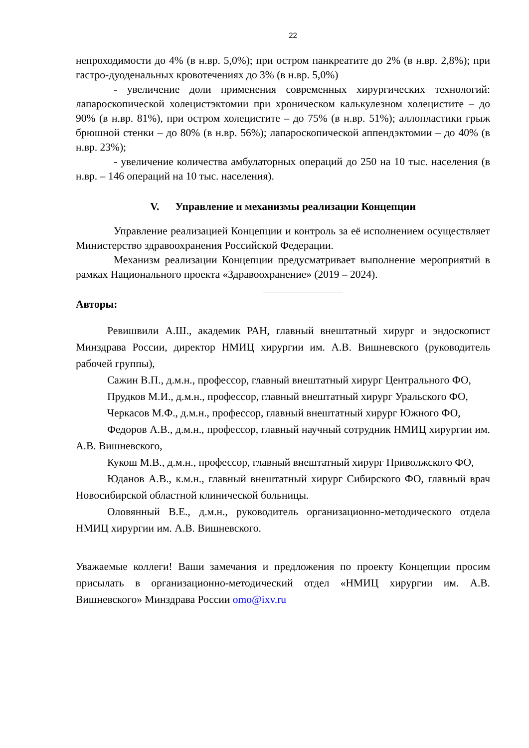22
непроходимости до 4% (в н.вр. 5,0%); при остром панкреатите до 2% (в н.вр. 2,8%); при гастро-дуоденальных кровотечениях до 3% (в н.вр. 5,0%)
- увеличение доли применения современных хирургических технологий: лапароскопической холецистэктомии при хроническом калькулезном холецистите – до 90% (в н.вр. 81%), при остром холецистите – до 75% (в н.вр. 51%); аллопластики грыж брюшной стенки – до 80% (в н.вр. 56%); лапароскопической аппендэктомии – до 40% (в н.вр. 23%);
- увеличение количества амбулаторных операций до 250 на 10 тыс. населения (в н.вр. – 146 операций на 10 тыс. населения).
V. Управление и механизмы реализации Концепции
Управление реализацией Концепции и контроль за её исполнением осуществляет Министерство здравоохранения Российской Федерации.
Механизм реализации Концепции предусматривает выполнение мероприятий в рамках Национального проекта «Здравоохранение» (2019 – 2024).
Авторы:
Ревишвили А.Ш., академик РАН, главный внештатный хирург и эндоскопист Минздрава России, директор НМИЦ хирургии им. А.В. Вишневского (руководитель рабочей группы),
Сажин В.П., д.м.н., профессор, главный внештатный хирург Центрального ФО,
Прудков М.И., д.м.н., профессор, главный внештатный хирург Уральского ФО,
Черкасов М.Ф., д.м.н., профессор, главный внештатный хирург Южного ФО,
Федоров А.В., д.м.н., профессор, главный научный сотрудник НМИЦ хирургии им. А.В. Вишневского,
Кукош М.В., д.м.н., профессор, главный внештатный хирург Приволжского ФО,
Юданов А.В., к.м.н., главный внештатный хирург Сибирского ФО, главный врач Новосибирской областной клинической больницы.
Оловянный В.Е., д.м.н., руководитель организационно-методического отдела НМИЦ хирургии им. А.В. Вишневского.
Уважаемые коллеги! Ваши замечания и предложения по проекту Концепции просим присылать в организационно-методический отдел «НМИЦ хирургии им. А.В. Вишневского» Минздрава России omo@ixv.ru